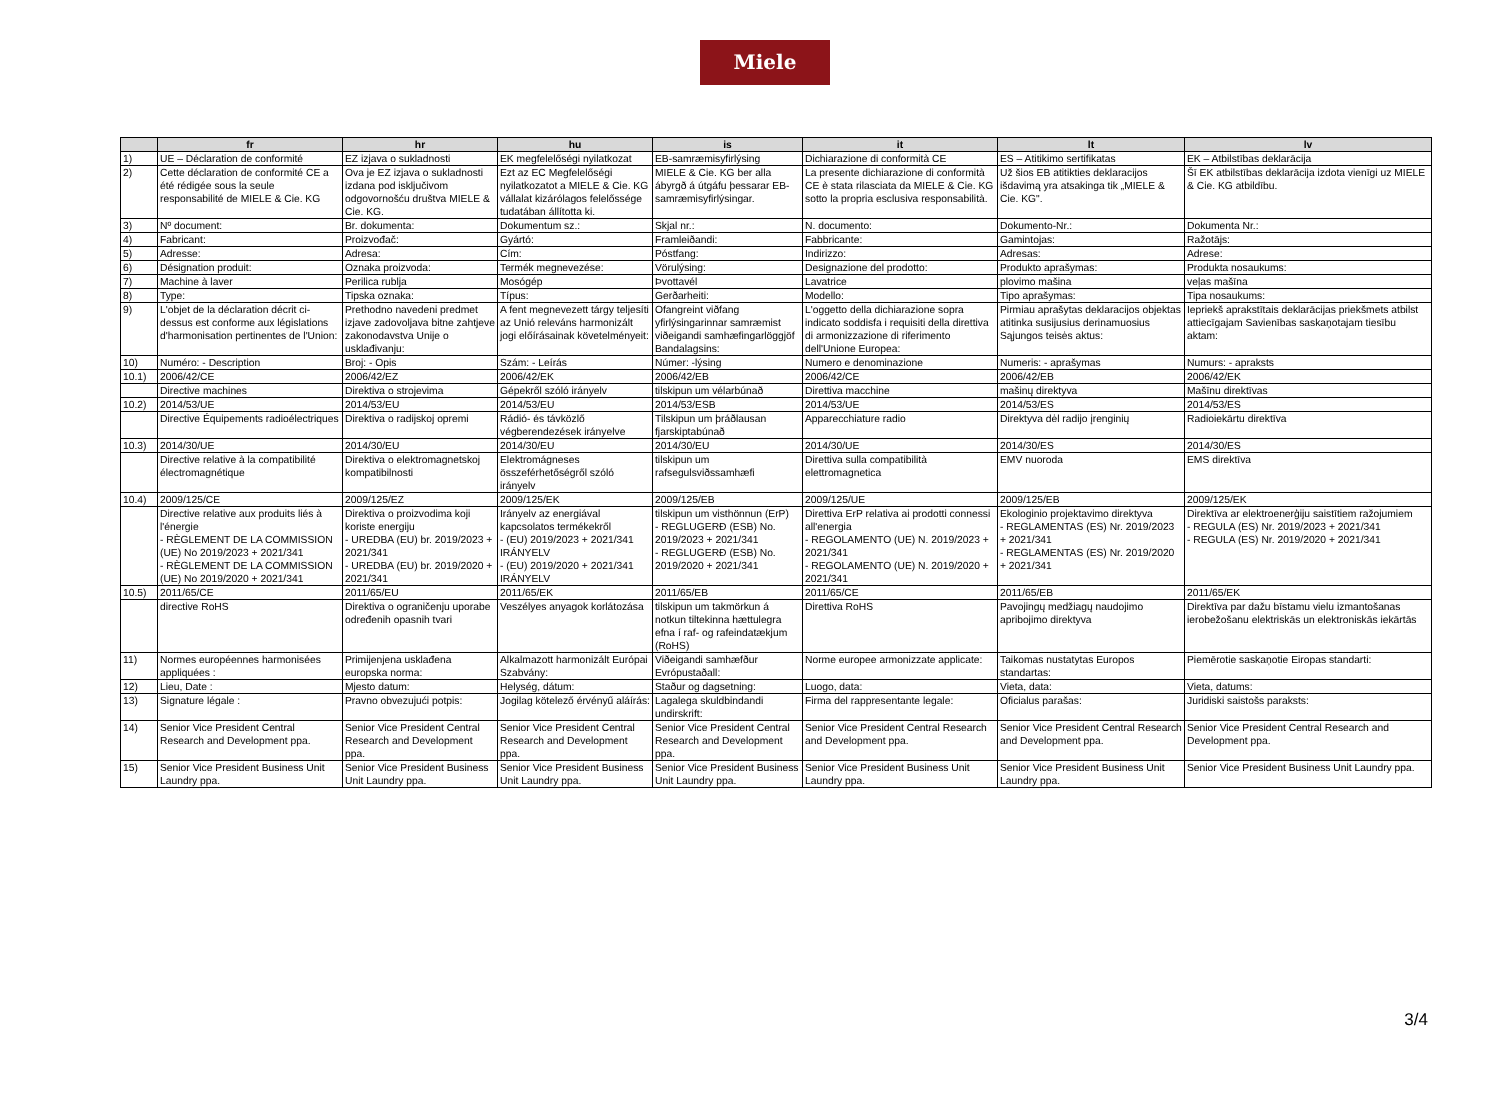Miele
| | fr | hr | hu | is | it | lt | lv |
| --- | --- | --- | --- | --- | --- | --- | --- |
| 1) | UE – Déclaration de conformité | EZ izjava o sukladnosti | EK megfelelőségi nyilatkozat | EB-samræmisyfirlýsing | Dichiarazione di conformità CE | ES – Atitikimo sertifikatas | EK – Atbilstības deklarācija |
| 2) | Cette déclaration de conformité CE a été rédigée sous la seule responsabilité de MIELE & Cie. KG | Ova je EZ izjava o sukladnosti izdana pod isključivom odgovornošću društva MIELE & Cie. KG. | Ezt az EC Megfelelőségi nyilatkozatot a MIELE & Cie. KG vállalat kizárólagos felelőssége tudatában állította ki. | MIELE & Cie. KG ber alla ábyrgð á útgáfu þessarar EB-samræmisyfirlýsingar. | La presente dichiarazione di conformità CE è stata rilasciata da MIELE & Cie. KG sotto la propria esclusiva responsabilità. | Už šios EB atitikties deklaracijos išdavimą yra atsakinga tik „MIELE & Cie. KG". | Šī EK atbilstības deklarācija izdota vienīgi uz MIELE & Cie. KG atbildību. |
| 3) | Nº document: | Br. dokumenta: | Dokumentum sz.: | Skjal nr.: | N. documento: | Dokumento-Nr.: | Dokumenta Nr.: |
| 4) | Fabricant: | Proizvođač: | Gyártó: | Framleiðandi: | Fabbricante: | Gamintojas: | Ražotājs: |
| 5) | Adresse: | Adresa: | Cím: | Póstfang: | Indirizzo: | Adresas: | Adrese: |
| 6) | Désignation produit: | Oznaka proizvoda: | Termék megnevezése: | Vörulýsing: | Designazione del prodotto: | Produkto aprašymas: | Produkta nosaukums: |
| 7) | Machine à laver | Perilica rublja | Mosógép | Þvottavél | Lavatrice | plovimo mašina | veļas mašīna |
| 8) | Type: | Tipska oznaka: | Típus: | Gerðarheiti: | Modello: | Tipo aprašymas: | Tipa nosaukums: |
| 9) | L'objet de la déclaration décrit ci-dessus est conforme aux législations d'harmonisation pertinentes de l'Union: | Prethodno navedeni predmet izjave zadovoljava bitne zahtjeve zakonodavstva Unije o usklađivanju: | A fent megnevezett tárgy teljesíti az Unió releváns harmonizált jogi előírásainak követelményeit: | Ofangreint viðfang yfirlýsingarinnar samræmist viðeigandi samhæfingarlöggjöf Bandalagsins: | L'oggetto della dichiarazione sopra indicato soddisfa i requisiti della direttiva di armonizzazione di riferimento dell'Unione Europea: | Pirmiau aprašytas deklaracijos objektas atitinka susijusius derinamuosius Sąjungos teisės aktus: | Iepriekš aprakstītais deklarācijas priekšmets atbilst attiecīgajam Savienības saskaņotajam tiesību aktam: |
| 10) | Numéro: - Description | Broj: - Opis | Szám: - Leírás | Númer: -lýsing | Numero e denominazione | Numeris: - aprašymas | Numurs: - apraksts |
| 10.1) | 2006/42/CE | 2006/42/EZ | 2006/42/EK | 2006/42/EB | 2006/42/CE | 2006/42/EB | 2006/42/EK |
| | Directive machines | Direktiva o strojevima | Gépekről szóló irányelv | tilskipun um vélarbúnað | Direttiva macchine | mašinų direktyva | Mašīnu direktīvas |
| 10.2) | 2014/53/UE | 2014/53/EU | 2014/53/EU | 2014/53/ESB | 2014/53/UE | 2014/53/ES | 2014/53/ES |
| | Directive Équipements radioélectriques | Direktiva o radijskoj opremi | Rádió- és távközlő végberendezések irányelve | Tilskipun um þráðlausan fjarskiptabúnað | Apparecchiature radio | Direktyva dėl radijo įrenginių | Radioiekārtu direktīva |
| 10.3) | 2014/30/UE | 2014/30/EU | 2014/30/EU | 2014/30/EU | 2014/30/UE | 2014/30/ES | 2014/30/ES |
| | Directive relative à la compatibilité électromagnétique | Direktiva o elektromagnetskoj kompatibilnosti | Elektromágneses összeférhetőségről szóló irányelv | tilskipun um rafsegulsviðssamhæfi | Direttiva sulla compatibilità elettromagnetica | EMV nuoroda | EMS direktīva |
| 10.4) | 2009/125/CE | 2009/125/EZ | 2009/125/EK | 2009/125/EB | 2009/125/UE | 2009/125/EB | 2009/125/EK |
| | Directive relative aux produits liés à l'énergie - RÈGLEMENT DE LA COMMISSION (UE) No 2019/2023 + 2021/341 - RÈGLEMENT DE LA COMMISSION (UE) No 2019/2020 + 2021/341 | Direktiva o proizvodima koji koriste energiju - UREDBA (EU) br. 2019/2023 + 2021/341 - UREDBA (EU) br. 2019/2020 + 2021/341 | Irányelv az energiával kapcsolatos termékekről - (EU) 2019/2023 + 2021/341 IRÁNYELV - (EU) 2019/2020 + 2021/341 IRÁNYELV | tilskipun um visthönnun (ErP) - REGLUGERÐ (ESB) No. 2019/2023 + 2021/341 - REGLUGERÐ (ESB) No. 2019/2020 + 2021/341 | Direttiva ErP relativa ai prodotti connessi all'energia - REGOLAMENTO (UE) N. 2019/2023 + 2021/341 - REGOLAMENTO (UE) N. 2019/2020 + 2021/341 | Ekologinio projektavimo direktyva - REGLAMENTAS (ES) Nr. 2019/2023 + 2021/341 - REGLAMENTAS (ES) Nr. 2019/2020 + 2021/341 | Direktīva ar elektroenerģiju saistītiem ražojumiem - REGULA (ES) Nr. 2019/2023 + 2021/341 - REGULA (ES) Nr. 2019/2020 + 2021/341 |
| 10.5) | 2011/65/CE | 2011/65/EU | 2011/65/EK | 2011/65/EB | 2011/65/CE | 2011/65/EB | 2011/65/EK |
| | directive RoHS | Direktiva o ograničenju uporabe određenih opasnih tvari | Veszélyes anyagok korlátozása | tilskipun um takmörkun á notkun tiltekinna hættulegra efna í raf- og rafeindatækjum (RoHS) | Direttiva RoHS | Pavojingų medžiagų naudojimo apribojimo direktyva | Direktīva par dažu bīstamu vielu izmantošanas ierobežošanu elektriskās un elektroniskās iekārtās |
| 11) | Normes européennes harmonisées appliquées : | Primijenjena usklađena europska norma: | Alkalmazott harmonizált Európai Szabvány: | Viðeigandi samhæfður Evrópustaðall: | Norme europee armonizzate applicate: | Taikomas nustatytas Europos standartas: | Piemērotie saskaņotie Eiropas standarti: |
| 12) | Lieu, Date : | Mjesto datum: | Helység, dátum: | Staður og dagsetning: | Luogo, data: | Vieta, data: | Vieta, datums: |
| 13) | Signature légale : | Pravno obvezujući potpis: | Jogilag kötelező érvényű aláírás: | Lagalega skuldbindandi undirskrift: | Firma del rappresentante legale: | Oficialus parašas: | Juridiski saistošs paraksts: |
| 14) | Senior Vice President Central Research and Development ppa. | Senior Vice President Central Research and Development ppa. | Senior Vice President Central Research and Development ppa. | Senior Vice President Central Research and Development ppa. | Senior Vice President Central Research and Development ppa. | Senior Vice President Central Research and Development ppa. | Senior Vice President Central Research and Development ppa. |
| 15) | Senior Vice President Business Unit Laundry ppa. | Senior Vice President Business Unit Laundry ppa. | Senior Vice President Business Unit Laundry ppa. | Senior Vice President Business Unit Laundry ppa. | Senior Vice President Business Unit Laundry ppa. | Senior Vice President Business Unit Laundry ppa. | Senior Vice President Business Unit Laundry ppa. |
3/4